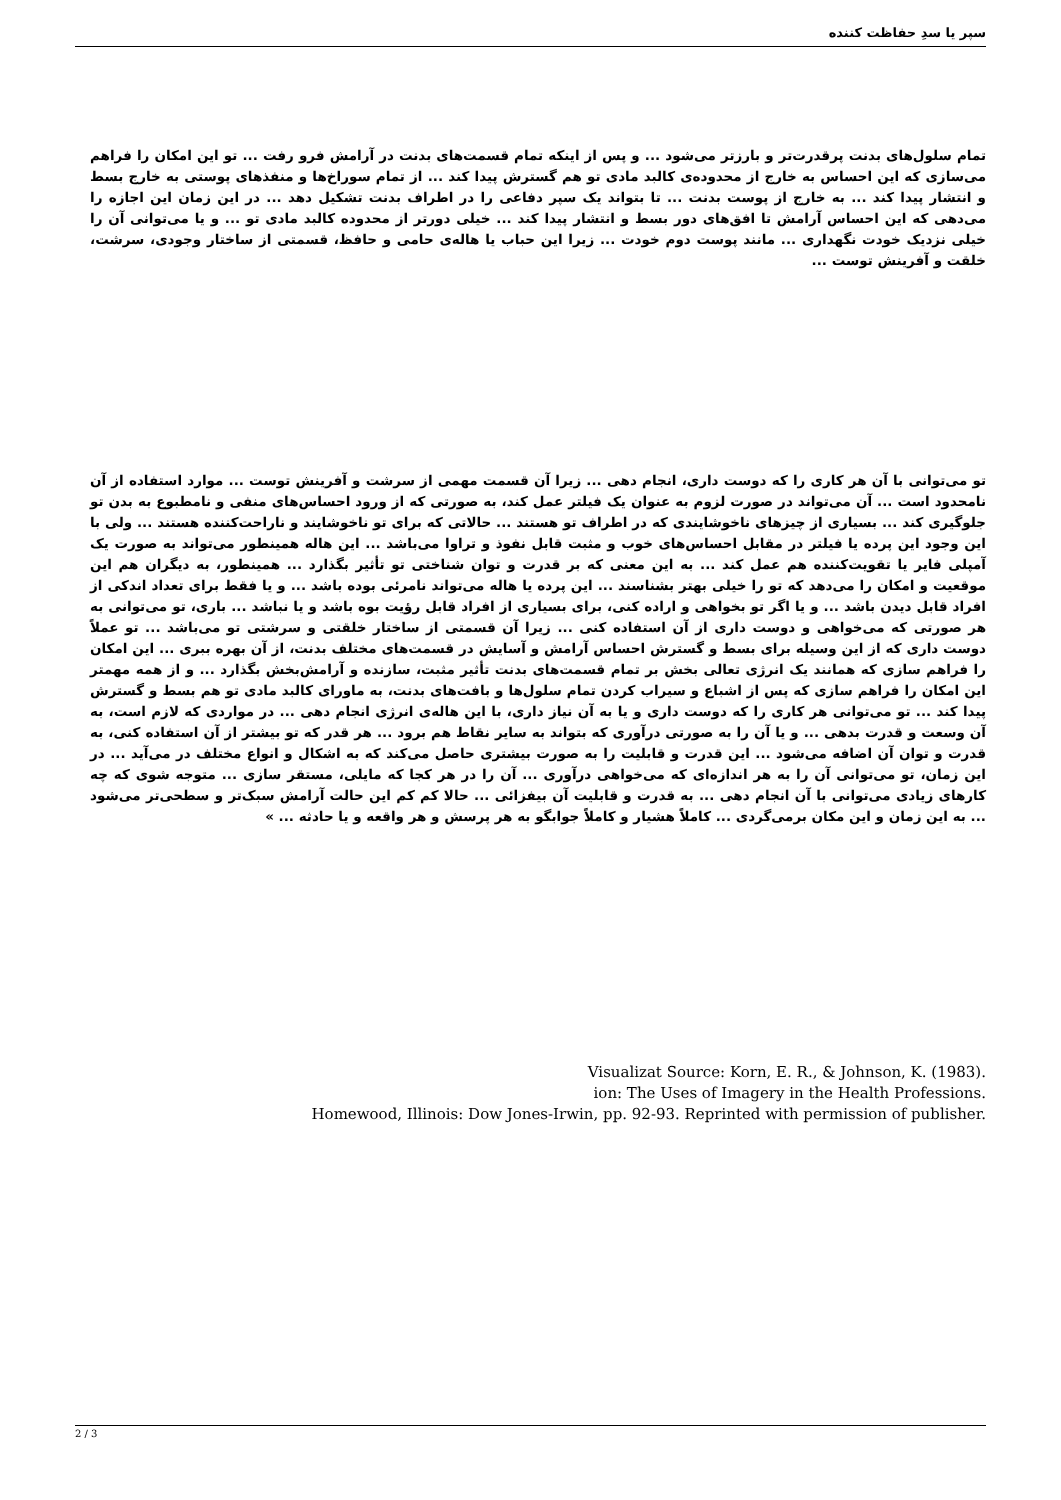سپر یا سدِ حفاظت کننده
تمام سلول‌های بدنت پرقدرت‌تر و بارزتر می‌شود ... و پس از اینکه تمام قسمت‌های بدنت در آرامش فرو رفت ... تو این امکان را فراهم می‌سازی که این احساس به خارج از محدوده‌ی کالبد مادی تو هم گسترش پیدا کند ... از تمام سوراخ‌ها و منفذهای پوستی به خارج بسط و انتشار پیدا کند ... به خارج از پوست بدنت ... تا بتواند یک سپر دفاعی را در اطراف بدنت تشکیل دهد ... در این زمان این اجازه را می‌دهی که این احساس آرامش تا افق‌های دور بسط و انتشار پیدا کند ... خیلی دورتر از محدوده کالبد مادی تو ... و یا می‌توانی آن را خیلی نزدیک خودت نگهداری ... مانند پوست دوم خودت ... زیرا این حباب یا هاله‌ی حامی و حافظ، قسمتی از ساختار وجودی، سرشت، خلقت و آفرینش توست ...
تو می‌توانی با آن هر کاری را که دوست داری، انجام دهی ... زیرا آن قسمت مهمی از سرشت و آفرینش توست ... موارد استفاده از آن نامحدود است ... آن می‌تواند در صورت لزوم به عنوان یک فیلتر عمل کند، به صورتی که از ورود احساس‌های منفی و نامطبوع به بدن تو جلوگیری کند ... بسیاری از چیزهای ناخوشایندی که در اطراف تو هستند ... حالاتی که برای تو ناخوشایند و ناراحت‌کننده هستند ... ولی با این وجود این پرده یا فیلتر در مقابل احساس‌های خوب و مثبت قابل نفوذ و تراوا می‌باشد ... این هاله همینطور می‌تواند به صورت یک آمپلی فایر یا تقویت‌کننده هم عمل کند ... به این معنی که بر قدرت و توان شناختی تو تأثیر بگذارد ... همینطور، به دیگران هم این موقعیت و امکان را می‌دهد که تو را خیلی بهتر بشناسند ... این پرده یا هاله می‌تواند نامرئی بوده باشد ... و یا فقط برای تعداد اندکی از افراد قابل دیدن باشد ... و یا اگر تو بخواهی و اراده کنی، برای بسیاری از افراد قابل رؤیت بوه باشد و یا نباشد ... باری، تو می‌توانی به هر صورتی که می‌خواهی و دوست داری از آن استفاده کنی ... زیرا آن قسمتی از ساختار خلقتی و سرشتی تو می‌باشد ... تو عملاً دوست داری که از این وسیله برای بسط و گسترش احساس آرامش و آسایش در قسمت‌های مختلف بدنت، از آن بهره ببری ... این امکان را فراهم سازی که همانند یک انرژی تعالی بخش بر تمام قسمت‌های بدنت تأثیر مثبت، سازنده و آرامش‌بخش بگذارد ... و از همه مهمتر این امکان را فراهم سازی که پس از اشباع و سیراب کردن تمام سلول‌ها و بافت‌های بدنت، به ماورای کالبد مادی تو هم بسط و گسترش پیدا کند ... تو می‌توانی هر کاری را که دوست داری و یا به آن نیاز داری، با این هاله‌ی انرژی انجام دهی ... در مواردی که لازم است، به آن وسعت و قدرت بدهی ... و یا آن را به صورتی درآوری که بتواند به سایر نقاط هم برود ... هر قدر که تو بیشتر از آن استفاده کنی، به قدرت و توان آن اضافه می‌شود ... این قدرت و قابلیت را به صورت بیشتری حاصل می‌کند که به اشکال و انواع مختلف در می‌آید ... در این زمان، تو می‌توانی آن را به هر اندازه‌ای که می‌خواهی درآوری ... آن را در هر کجا که مایلی، مستقر سازی ... متوجه شوی که چه کارهای زیادی می‌توانی با آن انجام دهی ... به قدرت و قابلیت آن بیفزائی ... حالا کم کم این حالت آرامش سبک‌تر و سطحی‌تر می‌شود ... به این زمان و این مکان برمی‌گردی ... کاملاً هشیار و کاملاً جوابگو به هر پرسش و هر واقعه و یا حادثه ... »
Visualizat Source: Korn, E. R., & Johnson, K. (1983).
ion: The Uses of Imagery in the Health Professions.
Homewood, Illinois: Dow Jones-Irwin, pp. 92-93. Reprinted with permission of publisher.
2 / 3